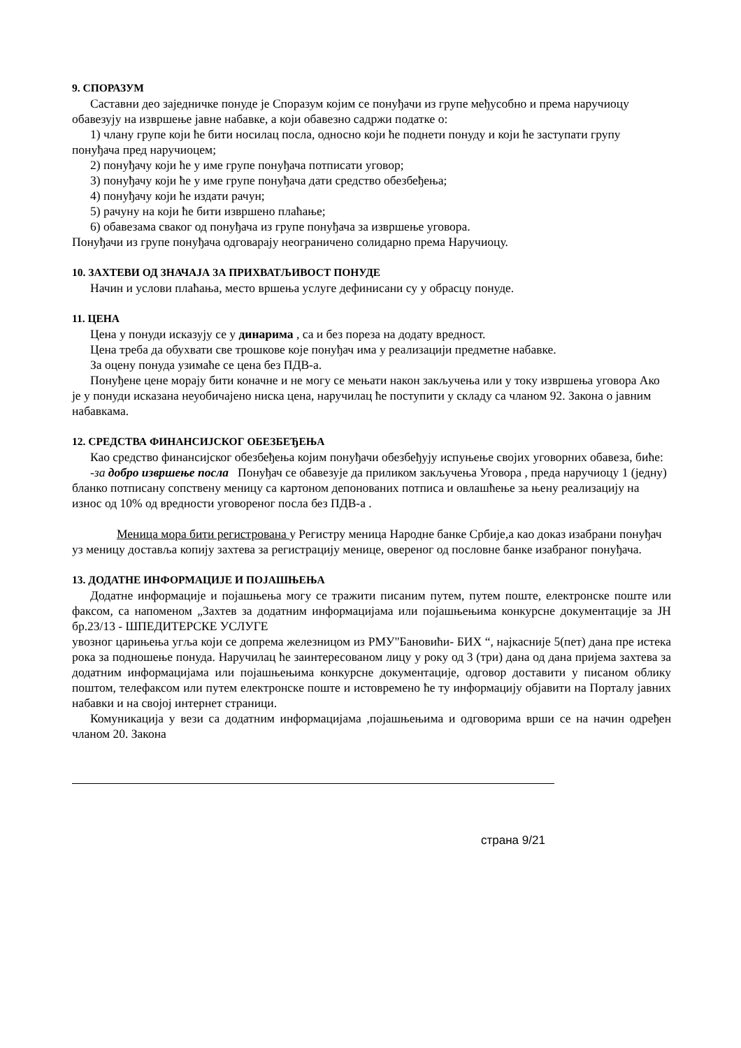9. СПОРАЗУМ
Саставни део заједничке понуде је Споразум којим се понуђачи из групе међусобно и према наручиоцу обавезују на извршење јавне набавке, а који обавезно садржи податке о:
1) члану групе који ће бити носилац посла, односно који ће поднети понуду и који ће заступати групу понуђача пред наручиоцем;
2) понуђачу који ће у име групе понуђача потписати уговор;
3) понуђачу који ће у име групе понуђача дати средство обезбеђења;
4) понуђачу који ће издати рачун;
5) рачуну на који ће бити извршено плаћање;
6) обавезама сваког од понуђача из групе понуђача за извршење уговора.
Понуђачи из групе понуђача одговарају неограничено солидарно према Наручиоцу.
10. ЗАХТЕВИ ОД ЗНАЧАЈА ЗА ПРИХВАТЉИВОСТ ПОНУДЕ
Начин и услови плаћања, место вршења услуге дефинисани су у обрасцу понуде.
11. ЦЕНА
Цена у понуди исказују се у динарима , са и без пореза на додату вредност.
Цена треба да обухвати све трошкове које понуђач има у реализацији предметне набавке.
За оцену понуда узимаће се цена без ПДВ-а.
Понуђене цене морају бити коначне и не могу се мењати након закључења или у току извршења уговора Ако је у понуди исказана неуобичајено ниска цена, наручилац ће поступити у складу са чланом 92. Закона о јавним набавкама.
12. СРЕДСТВА ФИНАНСИЈСКОГ ОБЕЗБЕЂЕЊА
Као средство финансијског обезбеђења којим понуђачи обезбеђују испуњење својих уговорних обавеза, биће:
-за добро извршење посла Понуђач се обавезује да приликом закључења Уговора , преда наручиоцу 1 (једну) бланко потписану сопствену меницу са картоном депонованих потписа и овлашћење за њену реализацију на износ од 10% од вредности уговореног посла без ПДВ-а .
Меница мора бити регистрована у Регистру меница Народне банке Србије,а као доказ изабрани понуђач уз меницу доставља копију захтева за регистрацију менице, овереног од пословне банке изабраног понуђача.
13. ДОДАТНЕ ИНФОРМАЦИЈЕ И ПОЈАШЊЕЊА
Додатне информације и појашњења могу се тражити писаним путем, путем поште, електронске поште или факсом, са напоменом „Захтев за додатним информацијама или појашњењима конкурсне документације за ЈН бр.23/13 - ШПЕДИТЕРСКЕ УСЛУГЕ
увозног царињења угља који се допрема железницом из РМУ"Бановићи- БИХ “, најкасније 5(пет) дана пре истека рока за подношење понуда. Наручилац ће заинтересованом лицу у року од 3 (три) дана од дана пријема захтева за додатним информацијама или појашњењима конкурсне документације, одговор доставити у писаном облику поштом, телефаксом или путем електронске поште и истовремено ће ту информацију објавити на Порталу јавних набавки и на својој интернет страници.
Комуникација у вези са додатним информацијама ,појашњењима и одговорима врши се на начин одређен чланом 20. Закона
страна 9/21